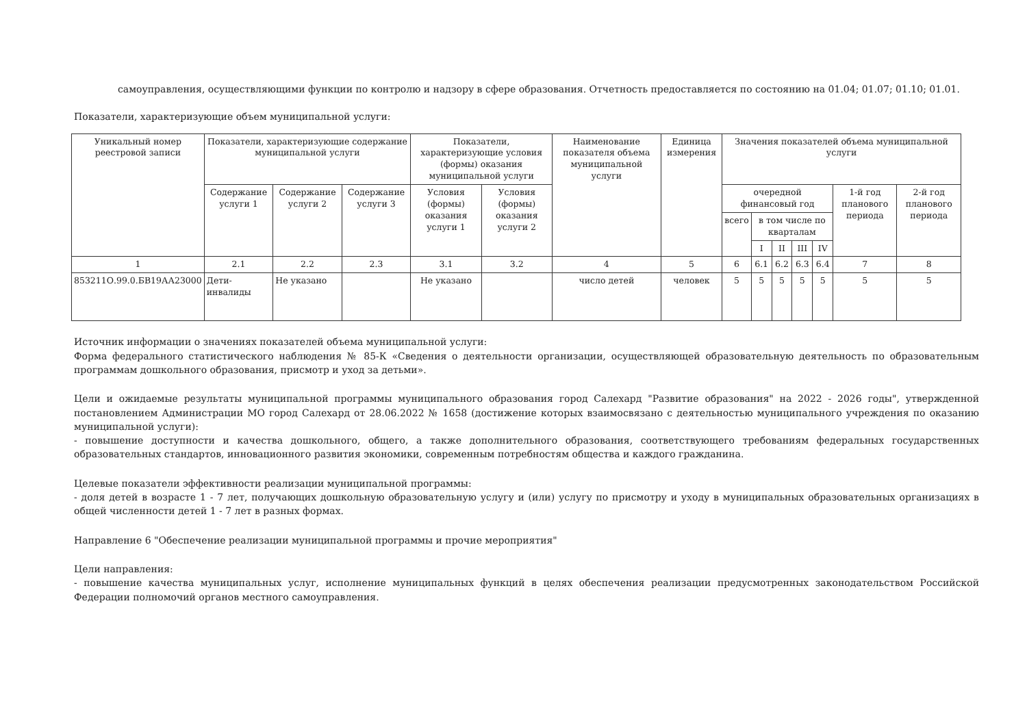самоуправления, осуществляющими функции по контролю и надзору в сфере образования. Отчетность предоставляется по состоянию на 01.04; 01.07; 01.10; 01.01.
Показатели, характеризующие объем муниципальной услуги:
| Уникальный номер реестровой записи | Показатели, характеризующие содержание муниципальной услуги | | | Показатели, характеризующие условия (формы) оказания муниципальной услуги | | Наименование показателя объема муниципальной услуги | Единица измерения | Значения показателей объема муниципальной услуги | | | | | | |
| --- | --- | --- | --- | --- | --- | --- | --- | --- | --- | --- | --- | --- | --- | --- |
| | Содержание услуги 1 | Содержание услуги 2 | Содержание услуги 3 | Условия (формы) оказания услуги 1 | Условия (формы) оказания услуги 2 | | | очередной финансовый год | | | | | 1-й год планового периода | 2-й год планового периода |
| | | | | | | | | всего | в том числе по кварталам | | | | | |
| | | | | | | | | | I | II | III | IV | | |
| 1 | 2.1 | 2.2 | 2.3 | 3.1 | 3.2 | 4 | 5 | 6 | 6.1 | 6.2 | 6.3 | 6.4 | 7 | 8 |
| 853211О.99.0.БВ19АА23000 | Дети-инвалиды | Не указано | | Не указано | | число детей | человек | 5 | 5 | 5 | 5 | 5 | 5 | 5 |
Источник информации о значениях показателей объема муниципальной услуги:
Форма федерального статистического наблюдения № 85-К «Сведения о деятельности организации, осуществляющей образовательную деятельность по образовательным программам дошкольного образования, присмотр и уход за детьми».
Цели и ожидаемые результаты муниципальной программы муниципального образования город Салехард "Развитие образования" на 2022 - 2026 годы", утвержденной постановлением Администрации МО город Салехард от 28.06.2022 № 1658 (достижение которых взаимосвязано с деятельностью муниципального учреждения по оказанию муниципальной услуги):
- повышение доступности и качества дошкольного, общего, а также дополнительного образования, соответствующего требованиям федеральных государственных образовательных стандартов, инновационного развития экономики, современным потребностям общества и каждого гражданина.
Целевые показатели эффективности реализации муниципальной программы:
- доля детей в возрасте 1 - 7 лет, получающих дошкольную образовательную услугу и (или) услугу по присмотру и уходу в муниципальных образовательных организациях в общей численности детей 1 - 7 лет в разных формах.
Направление 6 "Обеспечение реализации муниципальной программы и прочие мероприятия"
Цели направления:
- повышение качества муниципальных услуг, исполнение муниципальных функций в целях обеспечения реализации предусмотренных законодательством Российской Федерации полномочий органов местного самоуправления.